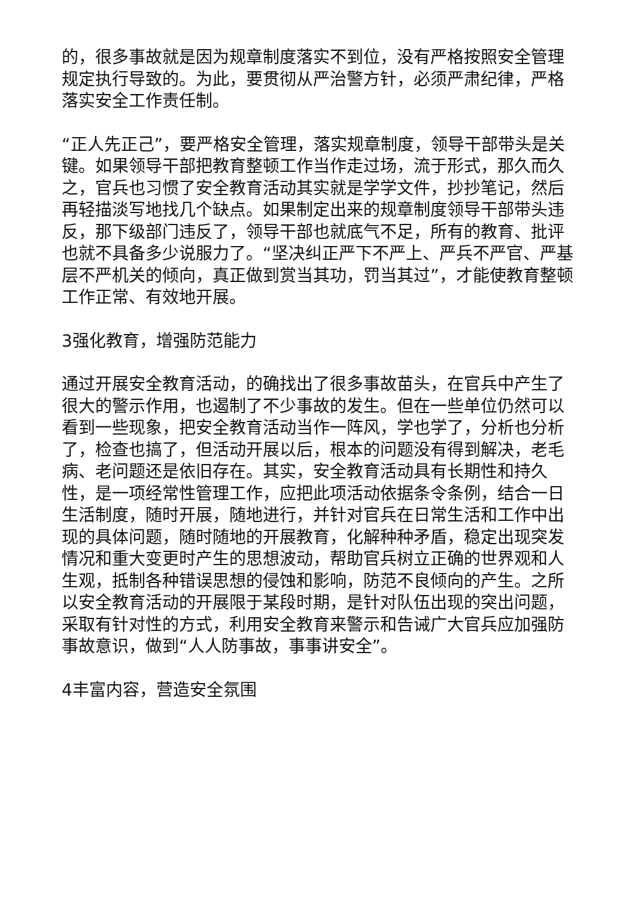的，很多事故就是因为规章制度落实不到位，没有严格按照安全管理规定执行导致的。为此，要贯彻从严治警方针，必须严肃纪律，严格落实安全工作责任制。
“正人先正己”，要严格安全管理，落实规章制度，领导干部带头是关键。如果领导干部把教育整顿工作当作走过场，流于形式，那久而久之，官兵也习惯了安全教育活动其实就是学学文件，抄抄笔记，然后再轻描淡写地找几个缺点。如果制定出来的规章制度领导干部带头违反，那下级部门违反了，领导干部也就底气不足，所有的教育、批评也就不具备多少说服力了。“坚决纠正严下不严上、严兵不严官、严基层不严机关的倾向，真正做到赏当其功，罚当其过”，才能使教育整顿工作正常、有效地开展。
3强化教育，增强防范能力
通过开展安全教育活动，的确找出了很多事故苗头，在官兵中产生了很大的警示作用，也遏制了不少事故的发生。但在一些单位仍然可以看到一些现象，把安全教育活动当作一阵风，学也学了，分析也分析了，检查也搞了，但活动开展以后，根本的问题没有得到解决，老毛病、老问题还是依旧存在。其实，安全教育活动具有长期性和持久性，是一项经常性管理工作，应把此项活动依据条令条例，结合一日生活制度，随时开展，随地进行，并针对官兵在日常生活和工作中出现的具体问题，随时随地的开展教育，化解种种矛盾，稳定出现突发情况和重大变更时产生的思想波动，帮助官兵树立正确的世界观和人生观，抵制各种错误思想的侵蚀和影响，防范不良倾向的产生。之所以安全教育活动的开展限于某段时期，是针对队伍出现的突出问题，采取有针对性的方式，利用安全教育来警示和告诫广大官兵应加强防事故意识，做到“人人防事故，事事讲安全”。
4丰富内容，营造安全氛围